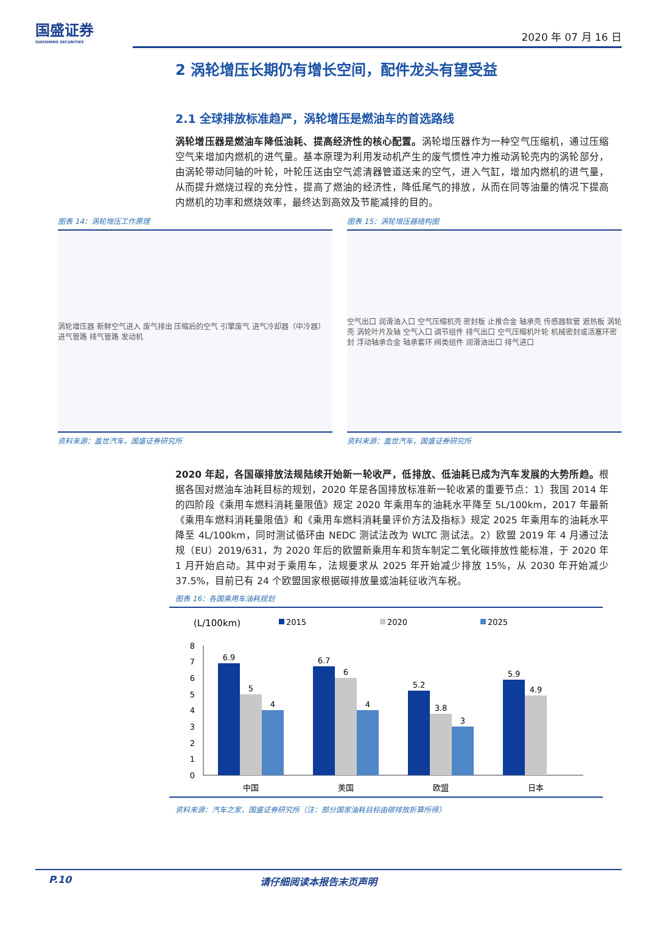国盛证券
GUOSHENG SECURITIES
2020 年 07 月 16 日
2 涡轮增压长期仍有增长空间，配件龙头有望受益
2.1 全球排放标准趋严，涡轮增压是燃油车的首选路线
涡轮增压器是燃油车降低油耗、提高经济性的核心配置。涡轮增压器作为一种空气压缩机，通过压缩空气来增加内燃机的进气量。基本原理为利用发动机产生的废气惯性冲力推动涡轮壳内的涡轮部分，由涡轮带动同轴的叶轮，叶轮压送由空气滤清器管道送来的空气，进入气缸，增加内燃机的进气量，从而提升燃烧过程的充分性，提高了燃油的经济性，降低尾气的排放，从而在同等油量的情况下提高内燃机的功率和燃烧效率，最终达到高效及节能减排的目的。
图表 14：涡轮增压工作原理
涡轮增压器 新鲜空气进入 废气排出 压缩后的空气 引擎废气 进气冷却器（中冷器） 进气管路 排气管路 发动机
资料来源：盖世汽车，国盛证券研究所
图表 15：涡轮增压器结构图
空气出口 润滑油入口 空气压缩机壳 密封板 止推合金 轴承壳 传感器软管 遮热板 涡轮壳 涡轮叶片及轴 空气入口 调节组件 排气出口 空气压缩机叶轮 机械密封或活塞环密封 浮动轴承合金 轴承套环 阀类组件 润滑油出口 排气进口
资料来源：盖世汽车，国盛证券研究所
2020 年起，各国碳排放法规陆续开始新一轮收严，低排放、低油耗已成为汽车发展的大势所趋。根据各国对燃油车油耗目标的规划，2020 年是各国排放标准新一轮收紧的重要节点：1）我国 2014 年的四阶段《乘用车燃料消耗量限值》规定 2020 年乘用车的油耗水平降至 5L/100km，2017 年最新《乘用车燃料消耗量限值》和《乘用车燃料消耗量评价方法及指标》规定 2025 年乘用车的油耗水平降至 4L/100km，同时测试循环由 NEDC 测试法改为 WLTC 测试法。2）欧盟 2019 年 4 月通过法规（EU）2019/631，为 2020 年后的欧盟新乘用车和货车制定二氧化碳排放性能标准，于 2020 年 1 月开始启动。其中对于乘用车，法规要求从 2025 年开始减少排放 15%，从 2030 年开始减少 37.5%，目前已有 24 个欧盟国家根据碳排放量或油耗征收汽车税。
图表 16：各国乘用车油耗规划
(L/100km)
2015
2020
2025
0
1
2
3
4
5
6
7
8
6.9
5
4
6.7
6
4
5.2
3.8
3
5.9
4.9
中国
美国
欧盟
日本
资料来源：汽车之家，国盛证券研究所（注：部分国家油耗目标由碳排放折算所得）
P.10 请仔细阅读本报告末页声明